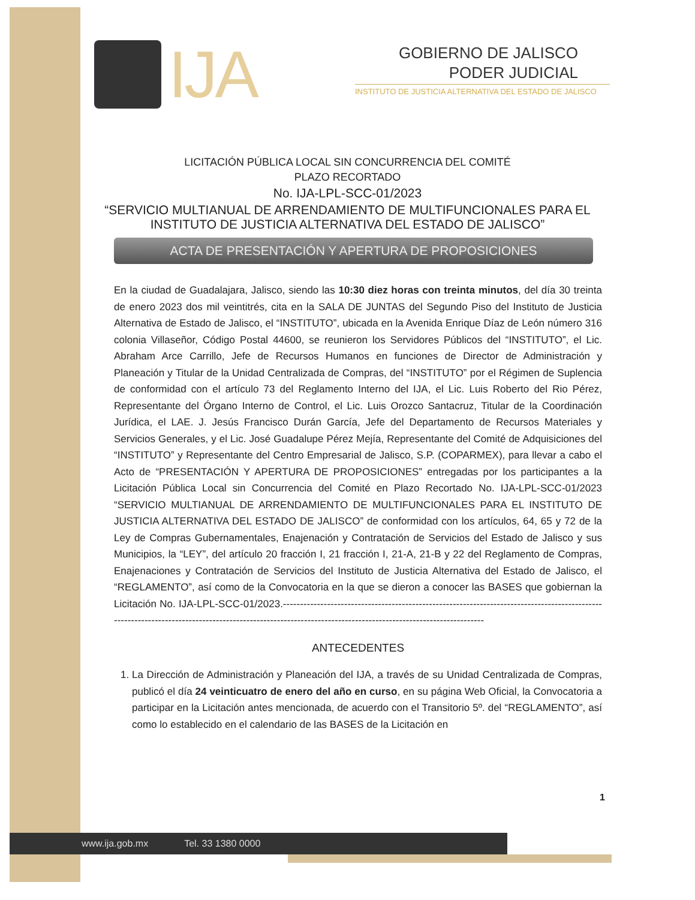IJA
GOBIERNO DE JALISCO
PODER JUDICIAL
INSTITUTO DE JUSTICIA ALTERNATIVA DEL ESTADO DE JALISCO
LICITACIÓN PÚBLICA LOCAL SIN CONCURRENCIA DEL COMITÉ
PLAZO RECORTADO
No. IJA-LPL-SCC-01/2023
“SERVICIO MULTIANUAL DE ARRENDAMIENTO DE MULTIFUNCIONALES PARA EL
INSTITUTO DE JUSTICIA ALTERNATIVA DEL ESTADO DE JALISCO”
ACTA DE PRESENTACIÓN Y APERTURA DE PROPOSICIONES
En la ciudad de Guadalajara, Jalisco, siendo las 10:30 diez horas con treinta minutos, del día 30 treinta de enero 2023 dos mil veintitrés, cita en la SALA DE JUNTAS del Segundo Piso del Instituto de Justicia Alternativa de Estado de Jalisco, el “INSTITUTO”, ubicada en la Avenida Enrique Díaz de León número 316 colonia Villaseñor, Código Postal 44600, se reunieron los Servidores Públicos del “INSTITUTO”, el Lic. Abraham Arce Carrillo, Jefe de Recursos Humanos en funciones de Director de Administración y Planeación y Titular de la Unidad Centralizada de Compras, del “INSTITUTO” por el Régimen de Suplencia de conformidad con el artículo 73 del Reglamento Interno del IJA, el Lic. Luis Roberto del Rio Pérez, Representante del Órgano Interno de Control, el Lic. Luis Orozco Santacruz, Titular de la Coordinación Jurídica, el LAE. J. Jesús Francisco Durán García, Jefe del Departamento de Recursos Materiales y Servicios Generales, y el Lic. José Guadalupe Pérez Mejía, Representante del Comité de Adquisiciones del “INSTITUTO” y Representante del Centro Empresarial de Jalisco, S.P. (COPARMEX), para llevar a cabo el Acto de “PRESENTACIÓN Y APERTURA DE PROPOSICIONES” entregadas por los participantes a la Licitación Pública Local sin Concurrencia del Comité en Plazo Recortado No. IJA-LPL-SCC-01/2023 “SERVICIO MULTIANUAL DE ARRENDAMIENTO DE MULTIFUNCIONALES PARA EL INSTITUTO DE JUSTICIA ALTERNATIVA DEL ESTADO DE JALISCO” de conformidad con los artículos, 64, 65 y 72 de la Ley de Compras Gubernamentales, Enajenación y Contratación de Servicios del Estado de Jalisco y sus Municipios, la “LEY”, del artículo 20 fracción I, 21 fracción I, 21-A, 21-B y 22 del Reglamento de Compras, Enajenaciones y Contratación de Servicios del Instituto de Justicia Alternativa del Estado de Jalisco, el “REGLAMENTO”, así como de la Convocatoria en la que se dieron a conocer las BASES que gobiernan la Licitación No. IJA-LPL-SCC-01/2023.-----------------------------------------------------------------------------------------------------------------------------------------------------------------------------------------------------------
ANTECEDENTES
1. La Dirección de Administración y Planeación del IJA, a través de su Unidad Centralizada de Compras, publicó el día 24 veinticuatro de enero del año en curso, en su página Web Oficial, la Convocatoria a participar en la Licitación antes mencionada, de acuerdo con el Transitorio 5º. del “REGLAMENTO”, así como lo establecido en el calendario de las BASES de la Licitación en
1
www.ija.gob.mx Tel. 33 1380 0000